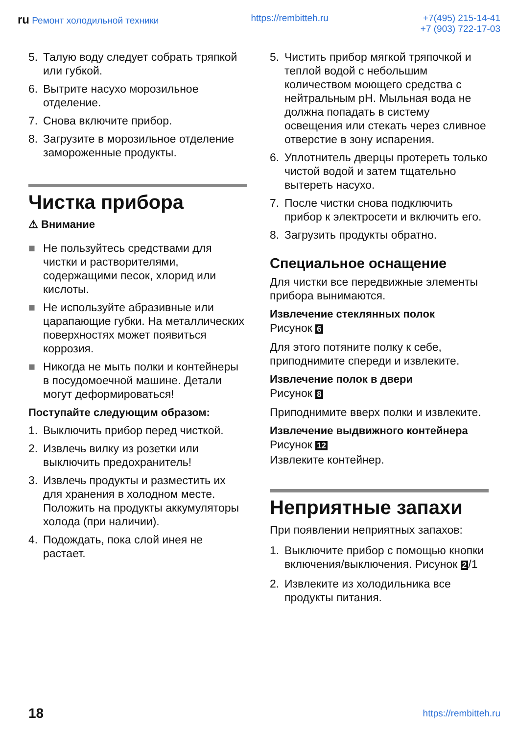ru Ремонт холодильной техники https://rembitteh.ru +7(495) 215-14-41
+7 (903) 722-17-03
5. Талую воду следует собрать тряпкой или губкой.
6. Вытрите насухо морозильное отделение.
7. Снова включите прибор.
8. Загрузите в морозильное отделение замороженные продукты.
Чистка прибора
⚠ Внимание
■ Не пользуйтесь средствами для чистки и растворителями, содержащими песок, хлорид или кислоты.
■ Не используйте абразивные или царапающие губки. На металлических поверхностях может появиться коррозия.
■ Никогда не мыть полки и контейнеры в посудомоечной машине. Детали могут деформироваться!
Поступайте следующим образом:
1. Выключить прибор перед чисткой.
2. Извлечь вилку из розетки или выключить предохранитель!
3. Извлечь продукты и разместить их для хранения в холодном месте. Положить на продукты аккумуляторы холода (при наличии).
4. Подождать, пока слой инея не растает.
5. Чистить прибор мягкой тряпочкой и теплой водой с небольшим количеством моющего средства с нейтральным pH. Мыльная вода не должна попадать в систему освещения или стекать через сливное отверстие в зону испарения.
6. Уплотнитель дверцы протереть только чистой водой и затем тщательно вытереть насухо.
7. После чистки снова подключить прибор к электросети и включить его.
8. Загрузить продукты обратно.
Специальное оснащение
Для чистки все передвижные элементы прибора вынимаются.
Извлечение стеклянных полок
Рисунок 6
Для этого потяните полку к себе, приподнимите спереди и извлеките.
Извлечение полок в двери
Рисунок 8
Приподнимите вверх полки и извлеките.
Извлечение выдвижного контейнера
Рисунок 12
Извлеките контейнер.
Неприятные запахи
При появлении неприятных запахов:
1. Выключите прибор с помощью кнопки включения/выключения. Рисунок 2 /1
2. Извлеките из холодильника все продукты питания.
18 https://rembitteh.ru